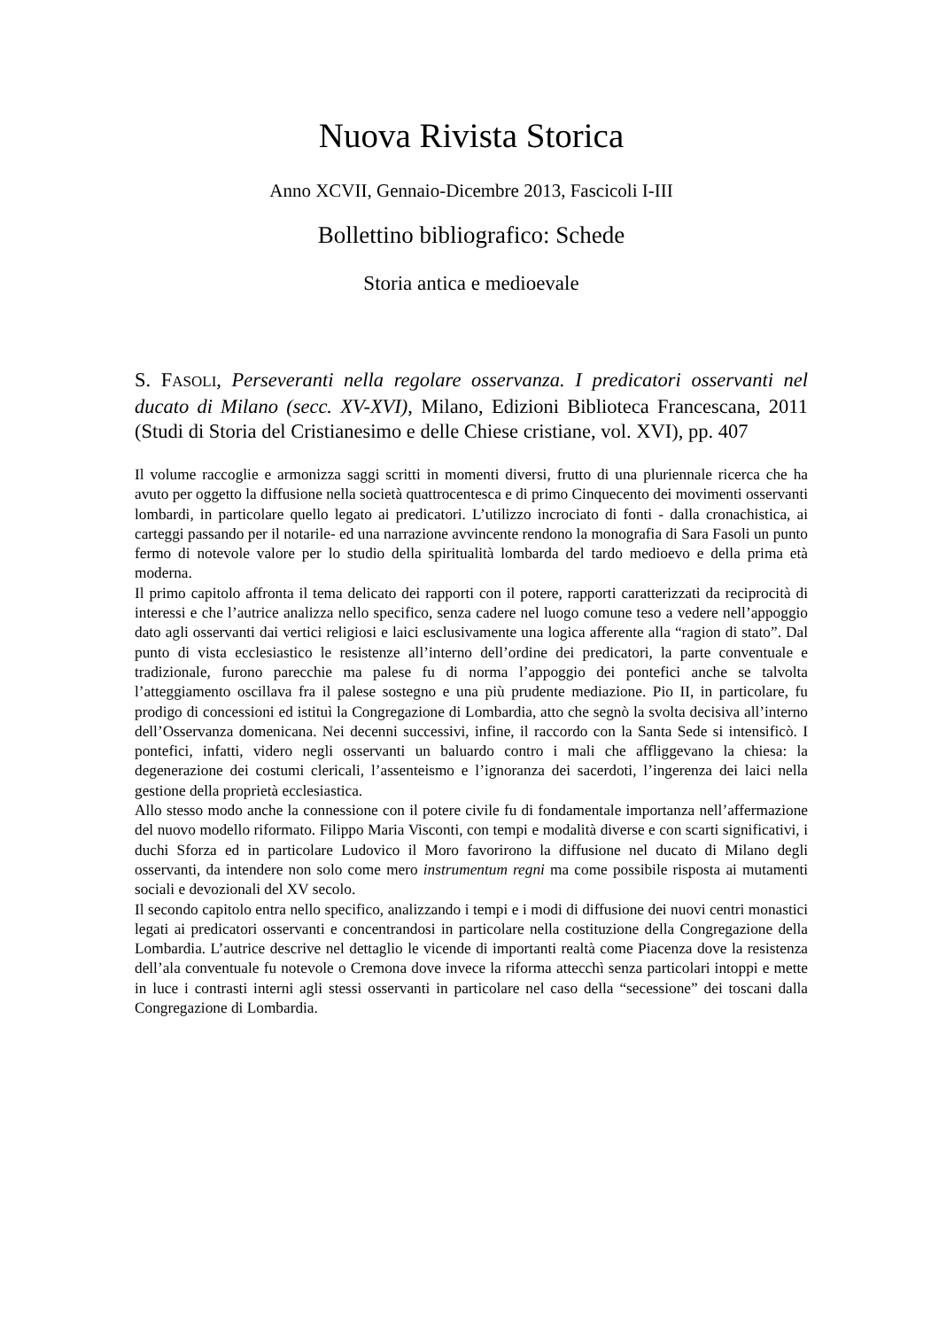Nuova Rivista Storica
Anno XCVII, Gennaio-Dicembre 2013, Fascicoli I-III
Bollettino bibliografico: Schede
Storia antica e medioevale
S. FASOLI, Perseveranti nella regolare osservanza. I predicatori osservanti nel ducato di Milano (secc. XV-XVI), Milano, Edizioni Biblioteca Francescana, 2011 (Studi di Storia del Cristianesimo e delle Chiese cristiane, vol. XVI), pp. 407
Il volume raccoglie e armonizza saggi scritti in momenti diversi, frutto di una pluriennale ricerca che ha avuto per oggetto la diffusione nella società quattrocentesca e di primo Cinquecento dei movimenti osservanti lombardi, in particolare quello legato ai predicatori. L’utilizzo incrociato di fonti - dalla cronachistica, ai carteggi passando per il notarile- ed una narrazione avvincente rendono la monografia di Sara Fasoli un punto fermo di notevole valore per lo studio della spiritualità lombarda del tardo medioevo e della prima età moderna.
Il primo capitolo affronta il tema delicato dei rapporti con il potere, rapporti caratterizzati da reciprocità di interessi e che l’autrice analizza nello specifico, senza cadere nel luogo comune teso a vedere nell’appoggio dato agli osservanti dai vertici religiosi e laici esclusivamente una logica afferente alla “ragion di stato”. Dal punto di vista ecclesiastico le resistenze all’interno dell’ordine dei predicatori, la parte conventuale e tradizionale, furono parecchie ma palese fu di norma l’appoggio dei pontefici anche se talvolta l’atteggiamento oscillava fra il palese sostegno e una più prudente mediazione. Pio II, in particolare, fu prodigo di concessioni ed istituì la Congregazione di Lombardia, atto che segnò la svolta decisiva all’interno dell’Osservanza domenicana. Nei decenni successivi, infine, il raccordo con la Santa Sede si intensificò. I pontefici, infatti, videro negli osservanti un baluardo contro i mali che affliggevano la chiesa: la degenerazione dei costumi clericali, l’assenteismo e l’ignoranza dei sacerdoti, l’ingerenza dei laici nella gestione della proprietà ecclesiastica.
Allo stesso modo anche la connessione con il potere civile fu di fondamentale importanza nell’affermazione del nuovo modello riformato. Filippo Maria Visconti, con tempi e modalità diverse e con scarti significativi, i duchi Sforza ed in particolare Ludovico il Moro favorirono la diffusione nel ducato di Milano degli osservanti, da intendere non solo come mero instrumentum regni ma come possibile risposta ai mutamenti sociali e devozionali del XV secolo.
Il secondo capitolo entra nello specifico, analizzando i tempi e i modi di diffusione dei nuovi centri monastici legati ai predicatori osservanti e concentrandosi in particolare nella costituzione della Congregazione della Lombardia. L’autrice descrive nel dettaglio le vicende di importanti realtà come Piacenza dove la resistenza dell’ala conventuale fu notevole o Cremona dove invece la riforma attecchì senza particolari intoppi e mette in luce i contrasti interni agli stessi osservanti in particolare nel caso della “secessione” dei toscani dalla Congregazione di Lombardia.